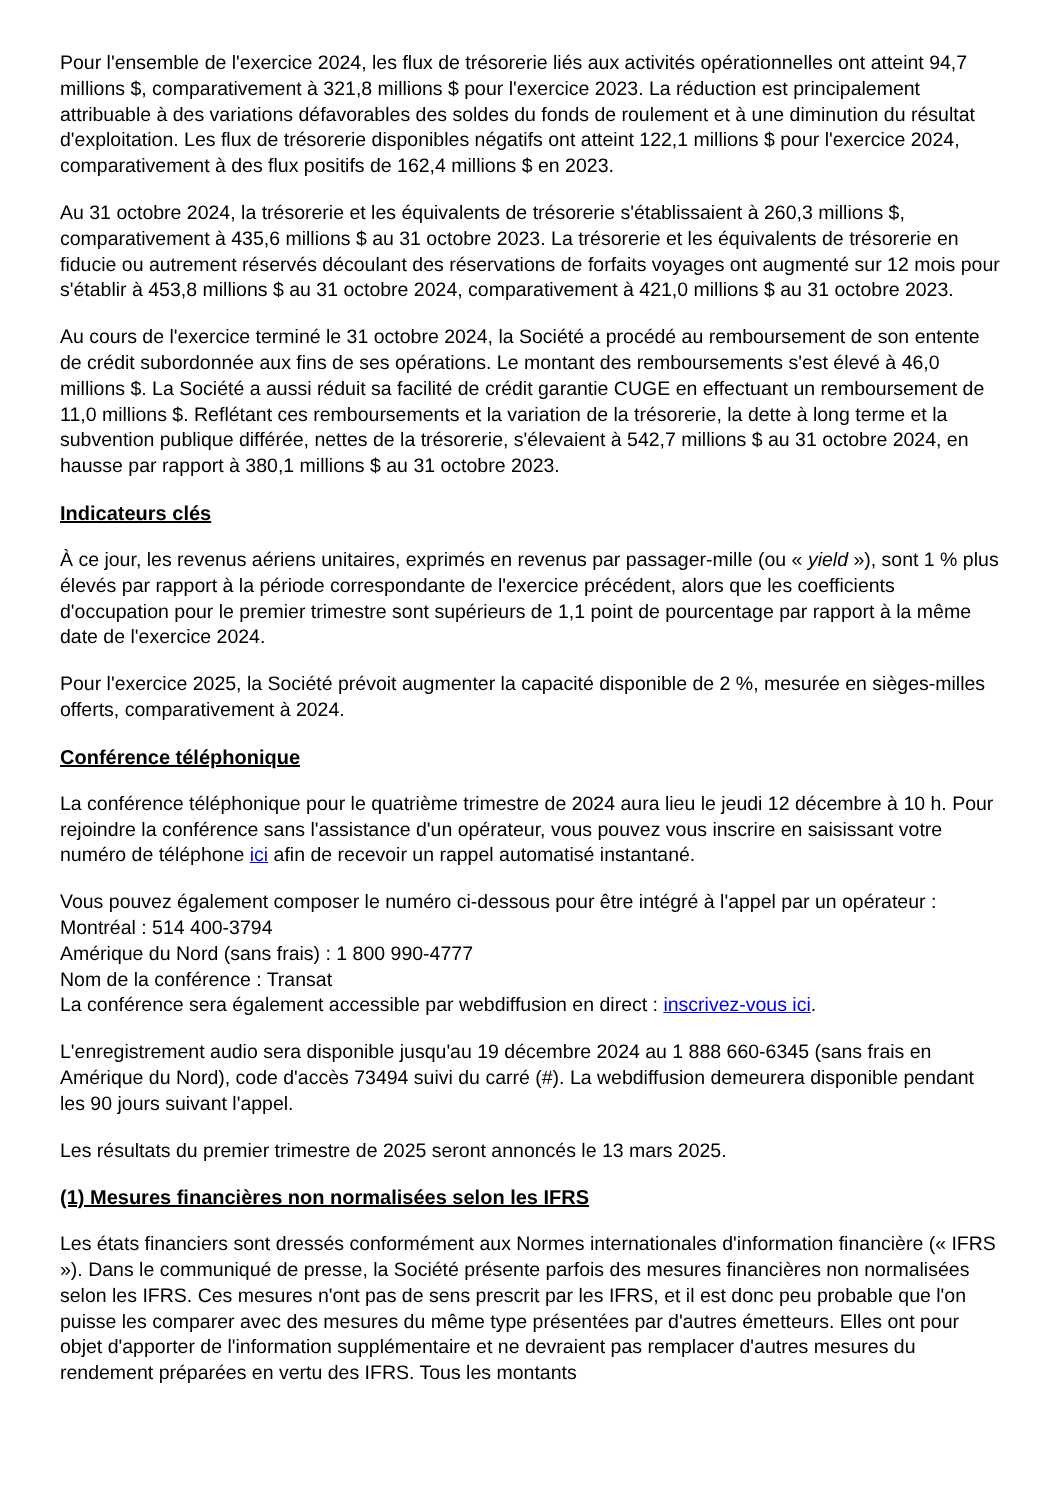Pour l'ensemble de l'exercice 2024, les flux de trésorerie liés aux activités opérationnelles ont atteint 94,7 millions $, comparativement à 321,8 millions $ pour l'exercice 2023. La réduction est principalement attribuable à des variations défavorables des soldes du fonds de roulement et à une diminution du résultat d'exploitation. Les flux de trésorerie disponibles négatifs ont atteint 122,1 millions $ pour l'exercice 2024, comparativement à des flux positifs de 162,4 millions $ en 2023.
Au 31 octobre 2024, la trésorerie et les équivalents de trésorerie s'établissaient à 260,3 millions $, comparativement à 435,6 millions $ au 31 octobre 2023. La trésorerie et les équivalents de trésorerie en fiducie ou autrement réservés découlant des réservations de forfaits voyages ont augmenté sur 12 mois pour s'établir à 453,8 millions $ au 31 octobre 2024, comparativement à 421,0 millions $ au 31 octobre 2023.
Au cours de l'exercice terminé le 31 octobre 2024, la Société a procédé au remboursement de son entente de crédit subordonnée aux fins de ses opérations. Le montant des remboursements s'est élevé à 46,0 millions $. La Société a aussi réduit sa facilité de crédit garantie CUGE en effectuant un remboursement de 11,0 millions $. Reflétant ces remboursements et la variation de la trésorerie, la dette à long terme et la subvention publique différée, nettes de la trésorerie, s'élevaient à 542,7 millions $ au 31 octobre 2024, en hausse par rapport à 380,1 millions $ au 31 octobre 2023.
Indicateurs clés
À ce jour, les revenus aériens unitaires, exprimés en revenus par passager-mille (ou « yield »), sont 1 % plus élevés par rapport à la période correspondante de l'exercice précédent, alors que les coefficients d'occupation pour le premier trimestre sont supérieurs de 1,1 point de pourcentage par rapport à la même date de l'exercice 2024.
Pour l'exercice 2025, la Société prévoit augmenter la capacité disponible de 2 %, mesurée en sièges-milles offerts, comparativement à 2024.
Conférence téléphonique
La conférence téléphonique pour le quatrième trimestre de 2024 aura lieu le jeudi 12 décembre à 10 h. Pour rejoindre la conférence sans l'assistance d'un opérateur, vous pouvez vous inscrire en saisissant votre numéro de téléphone ici afin de recevoir un rappel automatisé instantané.
Vous pouvez également composer le numéro ci-dessous pour être intégré à l'appel par un opérateur :
Montréal : 514 400-3794
Amérique du Nord (sans frais) : 1 800 990-4777
Nom de la conférence : Transat
La conférence sera également accessible par webdiffusion en direct : inscrivez-vous ici.
L'enregistrement audio sera disponible jusqu'au 19 décembre 2024 au 1 888 660-6345 (sans frais en Amérique du Nord), code d'accès 73494 suivi du carré (#). La webdiffusion demeurera disponible pendant les 90 jours suivant l'appel.
Les résultats du premier trimestre de 2025 seront annoncés le 13 mars 2025.
(1) Mesures financières non normalisées selon les IFRS
Les états financiers sont dressés conformément aux Normes internationales d'information financière (« IFRS »). Dans le communiqué de presse, la Société présente parfois des mesures financières non normalisées selon les IFRS. Ces mesures n'ont pas de sens prescrit par les IFRS, et il est donc peu probable que l'on puisse les comparer avec des mesures du même type présentées par d'autres émetteurs. Elles ont pour objet d'apporter de l'information supplémentaire et ne devraient pas remplacer d'autres mesures du rendement préparées en vertu des IFRS. Tous les montants